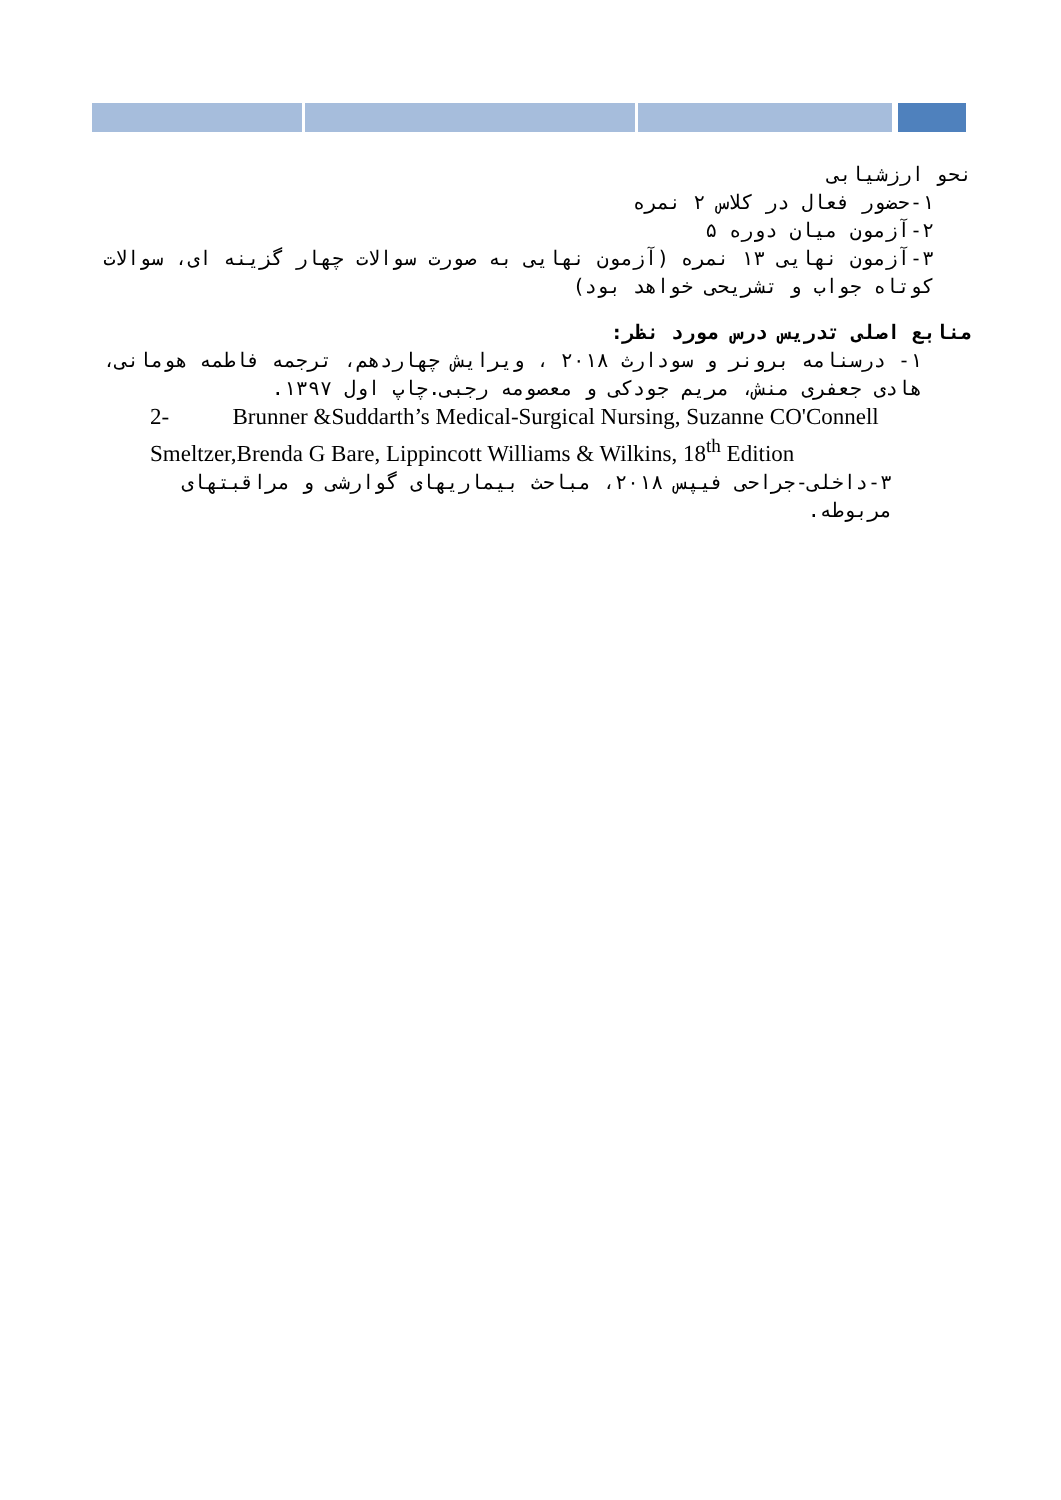نحو ارزشیابی
۱-حضور فعال در کلاس ۲ نمره
۲-آزمون میان دوره ۵
۳-آزمون نهایی ۱۳ نمره (آزمون نهایی به صورت سوالات چهار گزینه ای، سوالات کوتاه جواب و تشریحی خواهد بود)
منابع اصلی تدریس درس مورد نظر:
۱- درسنامه برونر و سودارث ۲۰۱۸ ، ویرایش چهاردهم، ترجمه فاطمه هومانی، هادی جعفری منش، مریم جودکی و معصومه رجبی.چاپ اول ۱۳۹۷.
2- Brunner &Suddarth’s Medical-Surgical Nursing, Suzanne CO'Connell Smeltzer,Brenda G Bare, Lippincott Williams & Wilkins, 18<sup>th</sup> Edition
۳-داخلی-جراحی فیپس ۲۰۱۸، مباحث بیماریهای گوارشی و مراقبتهای مربوطه.